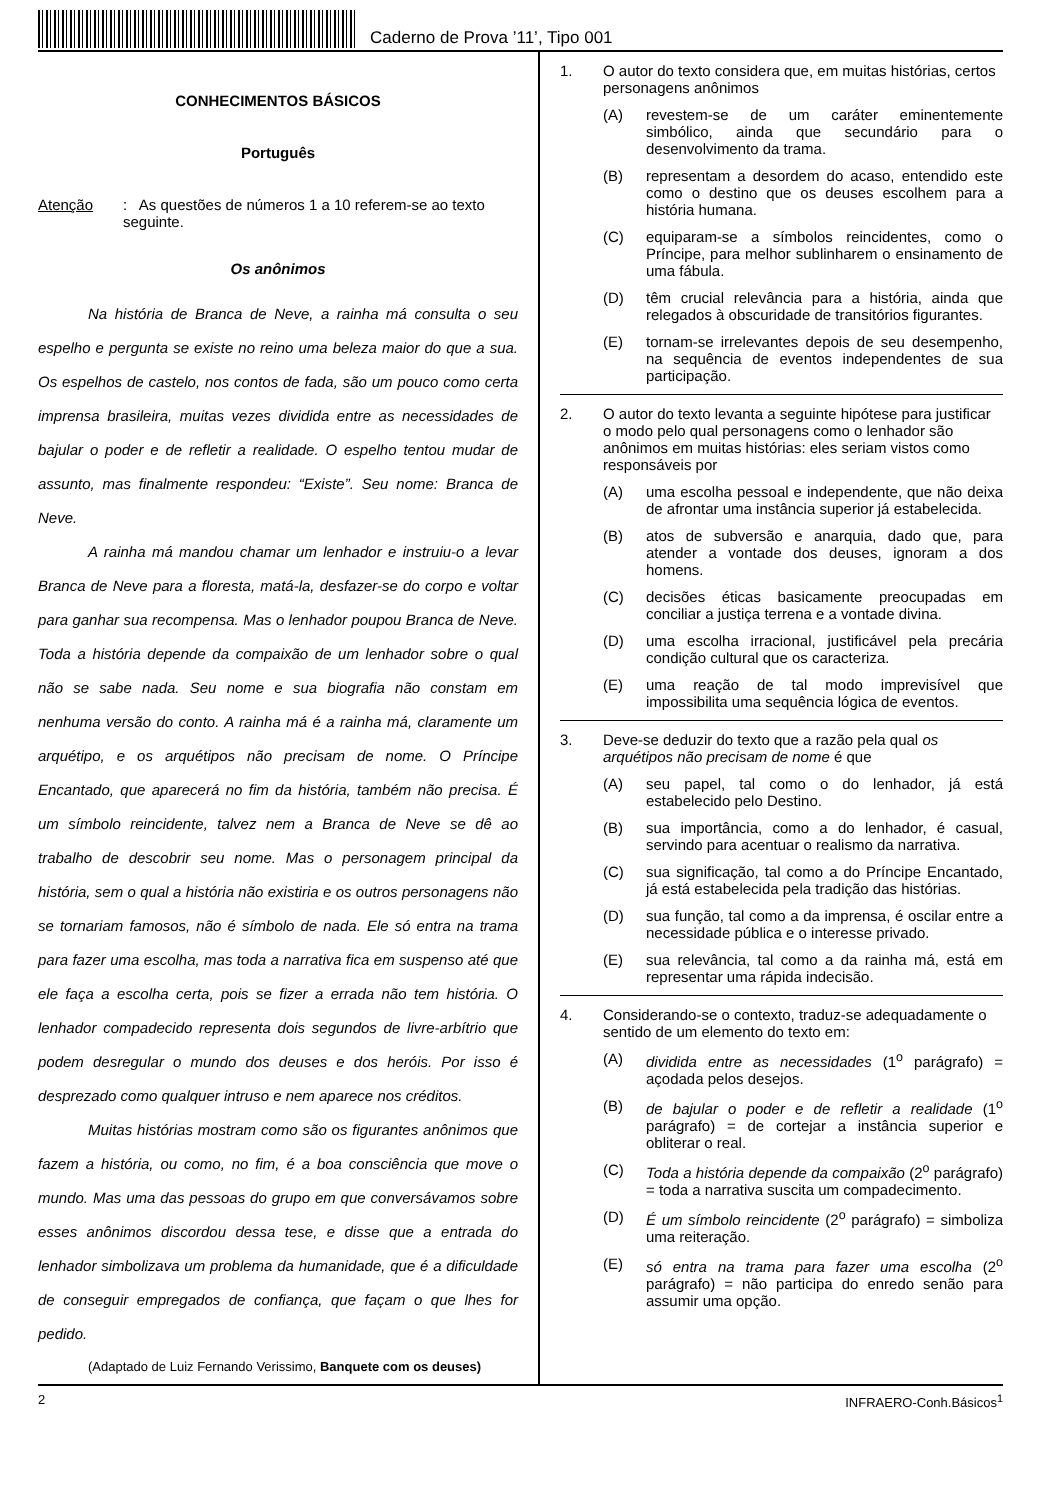Caderno de Prova ’11’, Tipo 001
CONHECIMENTOS BÁSICOS
Português
Atenção: As questões de números 1 a 10 referem-se ao texto seguinte.
Os anônimos
Na história de Branca de Neve, a rainha má consulta o seu espelho e pergunta se existe no reino uma beleza maior do que a sua. Os espelhos de castelo, nos contos de fada, são um pouco como certa imprensa brasileira, muitas vezes dividida entre as necessidades de bajular o poder e de refletir a realidade. O espelho tentou mudar de assunto, mas finalmente respondeu: “Existe”. Seu nome: Branca de Neve.
A rainha má mandou chamar um lenhador e instruiu-o a levar Branca de Neve para a floresta, matá-la, desfazer-se do corpo e voltar para ganhar sua recompensa. Mas o lenhador poupou Branca de Neve. Toda a história depende da compaixão de um lenhador sobre o qual não se sabe nada. Seu nome e sua biografia não constam em nenhuma versão do conto. A rainha má é a rainha má, claramente um arquétipo, e os arquétipos não precisam de nome. O Príncipe Encantado, que aparecerá no fim da história, também não precisa. É um símbolo reincidente, talvez nem a Branca de Neve se dê ao trabalho de descobrir seu nome. Mas o personagem principal da história, sem o qual a história não existiria e os outros personagens não se tornariam famosos, não é símbolo de nada. Ele só entra na trama para fazer uma escolha, mas toda a narrativa fica em suspenso até que ele faça a escolha certa, pois se fizer a errada não tem história. O lenhador compadecido representa dois segundos de livre-arbítrio que podem desregular o mundo dos deuses e dos heróis. Por isso é desprezado como qualquer intruso e nem aparece nos créditos.
Muitas histórias mostram como são os figurantes anônimos que fazem a história, ou como, no fim, é a boa consciência que move o mundo. Mas uma das pessoas do grupo em que conversávamos sobre esses anônimos discordou dessa tese, e disse que a entrada do lenhador simbolizava um problema da humanidade, que é a dificuldade de conseguir empregados de confiança, que façam o que lhes for pedido.
(Adaptado de Luiz Fernando Verissimo, Banquete com os deuses)
1. O autor do texto considera que, em muitas histórias, certos personagens anônimos
(A) revestem-se de um caráter eminentemente simbólico, ainda que secundário para o desenvolvimento da trama.
(B) representam a desordem do acaso, entendido este como o destino que os deuses escolhem para a história humana.
(C) equiparam-se a símbolos reincidentes, como o Príncipe, para melhor sublinharem o ensinamento de uma fábula.
(D) têm crucial relevância para a história, ainda que relegados à obscuridade de transitórios figurantes.
(E) tornam-se irrelevantes depois de seu desempenho, na sequência de eventos independentes de sua participação.
2. O autor do texto levanta a seguinte hipótese para justificar o modo pelo qual personagens como o lenhador são anônimos em muitas histórias: eles seriam vistos como responsáveis por
(A) uma escolha pessoal e independente, que não deixa de afrontar uma instância superior já estabelecida.
(B) atos de subversão e anarquia, dado que, para atender a vontade dos deuses, ignoram a dos homens.
(C) decisões éticas basicamente preocupadas em conciliar a justiça terrena e a vontade divina.
(D) uma escolha irracional, justificável pela precária condição cultural que os caracteriza.
(E) uma reação de tal modo imprevisível que impossibilita uma sequência lógica de eventos.
3. Deve-se deduzir do texto que a razão pela qual os arquétipos não precisam de nome é que
(A) seu papel, tal como o do lenhador, já está estabelecido pelo Destino.
(B) sua importância, como a do lenhador, é casual, servindo para acentuar o realismo da narrativa.
(C) sua significação, tal como a do Príncipe Encantado, já está estabelecida pela tradição das histórias.
(D) sua função, tal como a da imprensa, é oscilar entre a necessidade pública e o interesse privado.
(E) sua relevância, tal como a da rainha má, está em representar uma rápida indecisão.
4. Considerando-se o contexto, traduz-se adequadamente o sentido de um elemento do texto em:
(A) dividida entre as necessidades (1<sup>o</sup> parágrafo) = açodada pelos desejos.
(B) de bajular o poder e de refletir a realidade (1<sup>o</sup> parágrafo) = de cortejar a instância superior e obliterar o real.
(C) Toda a história depende da compaixão (2<sup>o</sup> parágrafo) = toda a narrativa suscita um compadecimento.
(D) É um símbolo reincidente (2<sup>o</sup> parágrafo) = simboliza uma reiteração.
(E) só entra na trama para fazer uma escolha (2<sup>o</sup> parágrafo) = não participa do enredo senão para assumir uma opção.
2 INFRAERO-Conh.Básicos<sup>1</sup>